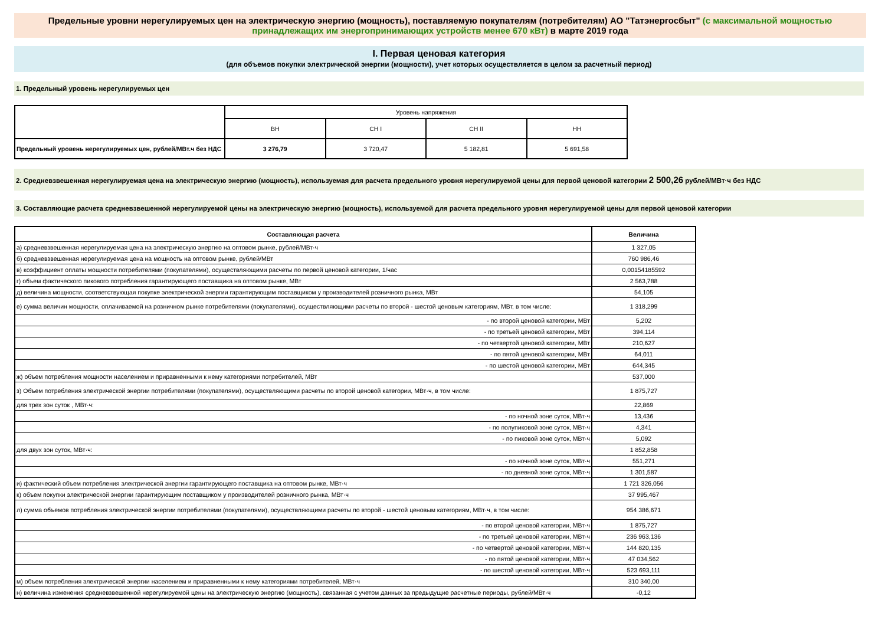Предельные уровни нерегулируемых цен на электрическую энергию (мощность), поставляемую покупателям (потребителям) АО "Татэнергосбыт" (с максимальной мощностью принадлежащих им энергопринимающих устройств менее 670 кВт) в марте 2019 года
I. Первая ценовая категория
(для объемов покупки электрической энергии (мощности), учет которых осуществляется в целом за расчетный период)
1. Предельный уровень нерегулируемых цен
| | Уровень напряжения | | | |
| | ВН | СН I | СН II | НН |
| Предельный уровень нерегулируемых цен, рублей/МВт.ч без НДС | 3 276,79 | 3 720,47 | 5 182,81 | 5 691,58 |
2. Средневзвешенная нерегулируемая цена на электрическую энергию (мощность), используемая для расчета предельного уровня нерегулируемой цены для первой ценовой категории 2 500,26 рублей/МВт·ч без НДС
3. Составляющие расчета средневзвешенной нерегулируемой цены на электрическую энергию (мощность), используемой для расчета предельного уровня нерегулируемой цены для первой ценовой категории
| Составляющая расчета | Величина |
| --- | --- |
| а) средневзвешенная нерегулируемая цена на электрическую энергию на оптовом рынке, рублей/МВт·ч | 1 327,05 |
| б) средневзвешенная нерегулируемая цена на мощность на оптовом рынке, рублей/МВт | 760 986,46 |
| в) коэффициент оплаты мощности потребителями (покупателями), осуществляющими расчеты по первой ценовой категории, 1/час | 0,00154185592 |
| г) объем фактического пикового потребления гарантирующего поставщика на оптовом рынке, МВт | 2 563,788 |
| д) величина мощности, соответствующая покупке электрической энергии гарантирующим поставщиком у производителей розничного рынка, МВт | 54,105 |
| е) сумма величин мощности, оплачиваемой на розничном рынке потребителями (покупателями), осуществляющими расчеты по второй - шестой ценовым категориям, МВт, в том числе: | 1 318,299 |
| - по второй ценовой категории, МВт | 5,202 |
| - по третьей ценовой категории, МВт | 394,114 |
| - по четвертой ценовой категории, МВт | 210,627 |
| - по пятой ценовой категории, МВт | 64,011 |
| - по шестой ценовой категории, МВт | 644,345 |
| ж) объем потребления мощности населением и приравненными к нему категориями потребителей, МВт | 537,000 |
| з) Объем потребления электрической энергии потребителями (покупателями), осуществляющими расчеты по второй ценовой категории, МВт·ч, в том числе: | 1 875,727 |
| для трех зон суток , МВт·ч: | 22,869 |
| - по ночной зоне суток, МВт·ч | 13,436 |
| - по полупиковой зоне суток, МВт·ч | 4,341 |
| - по пиковой зоне суток, МВт·ч | 5,092 |
| для двух зон суток, МВт·ч: | 1 852,858 |
| - по ночной зоне суток, МВт·ч | 551,271 |
| - по дневной зоне суток, МВт·ч | 1 301,587 |
| и) фактический объем потребления электрической энергии гарантирующего поставщика на оптовом рынке, МВт·ч | 1 721 326,056 |
| к) объем покупки электрической энергии гарантирующим поставщиком у производителей розничного рынка, МВт·ч | 37 995,467 |
| л) сумма объемов потребления электрической энергии потребителями (покупателями), осуществляющими расчеты по второй - шестой ценовым категориям, МВт·ч, в том числе: | 954 386,671 |
| - по второй ценовой категории, МВт·ч | 1 875,727 |
| - по третьей ценовой категории, МВт·ч | 236 963,136 |
| - по четвертой ценовой категории, МВт·ч | 144 820,135 |
| - по пятой ценовой категории, МВт·ч | 47 034,562 |
| - по шестой ценовой категории, МВт·ч | 523 693,111 |
| м) объем потребления электрической энергии населением и приравненными к нему категориями потребителей, МВт·ч | 310 340,00 |
| н) величина изменения средневзвешенной нерегулируемой цены на электрическую энергию (мощность), связанная с учетом данных за предыдущие расчетные периоды, рублей/МВт·ч | -0,12 |